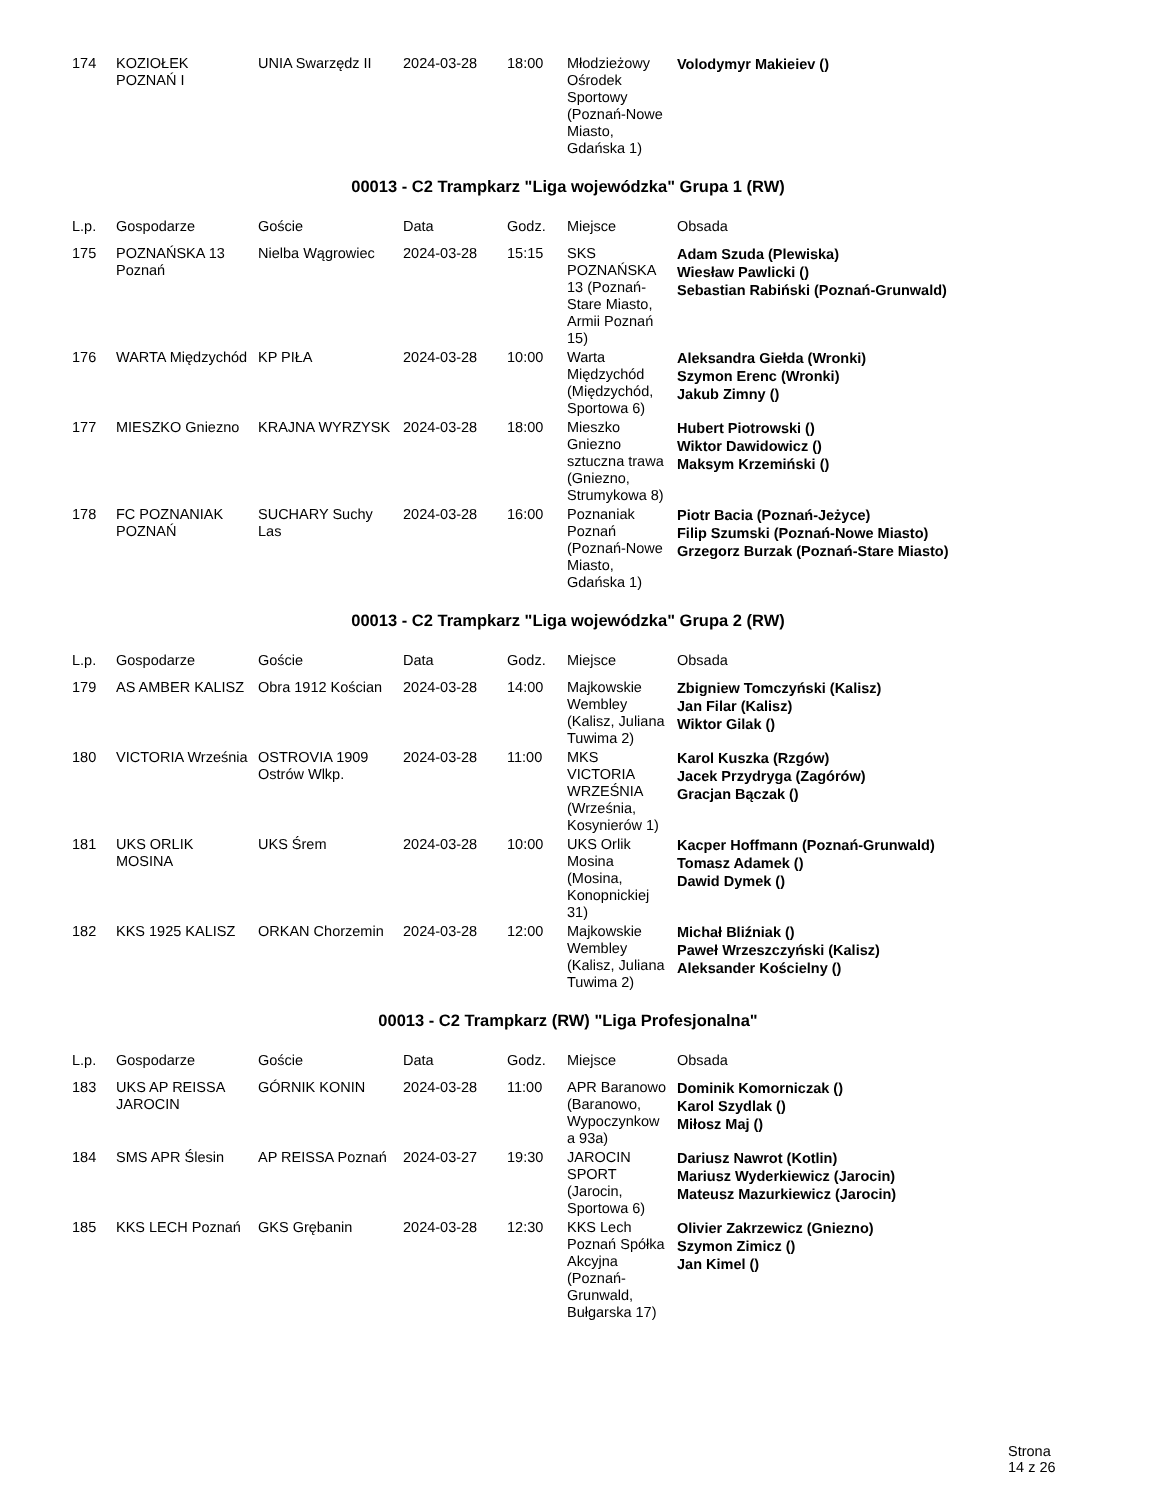| 174 | KOZIOŁEK POZNAŃ I | UNIA Swarzędz II | 2024-03-28 | 18:00 | Młodzieżowy Ośrodek Sportowy (Poznań-Nowe Miasto, Gdańska 1) | Volodymyr Makieiev () |
00013 - C2 Trampkarz "Liga wojewódzka" Grupa 1 (RW)
| L.p. | Gospodarze | Goście | Data | Godz. | Miejsce | Obsada |
| --- | --- | --- | --- | --- | --- | --- |
| 175 | POZNAŃSKA 13 Poznań | Nielba Wągrowiec | 2024-03-28 | 15:15 | SKS POZNAŃSKA 13 (Poznań-Stare Miasto, Armii Poznań 15) | Adam Szuda (Plewiska) Wiesław Pawlicki () Sebastian Rabiński (Poznań-Grunwald) |
| 176 | WARTA Międzychód | KP PIŁA | 2024-03-28 | 10:00 | Warta Międzychód (Międzychód, Sportowa 6) | Aleksandra Giełda (Wronki) Szymon Erenc (Wronki) Jakub Zimny () |
| 177 | MIESZKO Gniezno | KRAJNA WYRZYSK | 2024-03-28 | 18:00 | Mieszko Gniezno sztuczna trawa (Gniezno, Strumykowa 8) | Hubert Piotrowski () Wiktor Dawidowicz () Maksym Krzemiński () |
| 178 | FC POZNANIAK POZNAŃ | SUCHARY Suchy Las | 2024-03-28 | 16:00 | Poznaniak Poznań (Poznań-Nowe Miasto, Gdańska 1) | Piotr Bacia (Poznań-Jeżyce) Filip Szumski (Poznań-Nowe Miasto) Grzegorz Burzak (Poznań-Stare Miasto) |
00013 - C2 Trampkarz "Liga wojewódzka" Grupa 2 (RW)
| L.p. | Gospodarze | Goście | Data | Godz. | Miejsce | Obsada |
| --- | --- | --- | --- | --- | --- | --- |
| 179 | AS AMBER KALISZ | Obra 1912 Kościan | 2024-03-28 | 14:00 | Majkowskie Wembley (Kalisz, Juliana Tuwima 2) | Zbigniew Tomczyński (Kalisz) Jan Filar (Kalisz) Wiktor Gilak () |
| 180 | VICTORIA Września | OSTROVIA 1909 Ostrów Wlkp. | 2024-03-28 | 11:00 | MKS VICTORIA WRZEŚNIA (Września, Kosynierów 1) | Karol Kuszka (Rzgów) Jacek Przydryga (Zagórów) Gracjan Bączak () |
| 181 | UKS ORLIK MOSINA | UKS Śrem | 2024-03-28 | 10:00 | UKS Orlik Mosina (Mosina, Konopnickiej 31) | Kacper Hoffmann (Poznań-Grunwald) Tomasz Adamek () Dawid Dymek () |
| 182 | KKS 1925 KALISZ | ORKAN Chorzemin | 2024-03-28 | 12:00 | Majkowskie Wembley (Kalisz, Juliana Tuwima 2) | Michał Bliźniak () Paweł Wrzeszczyński (Kalisz) Aleksander Kościelny () |
00013 - C2 Trampkarz (RW) "Liga Profesjonalna"
| L.p. | Gospodarze | Goście | Data | Godz. | Miejsce | Obsada |
| --- | --- | --- | --- | --- | --- | --- |
| 183 | UKS AP REISSA JAROCIN | GÓRNIK KONIN | 2024-03-28 | 11:00 | APR Baranowo (Baranowo, Wypoczynkow a 93a) | Dominik Komorniczak () Karol Szydlak () Miłosz Maj () |
| 184 | SMS APR Ślesin | AP REISSA Poznań | 2024-03-27 | 19:30 | JAROCIN SPORT (Jarocin, Sportowa 6) | Dariusz Nawrot (Kotlin) Mariusz Wyderkiewicz (Jarocin) Mateusz Mazurkiewicz (Jarocin) |
| 185 | KKS LECH Poznań | GKS Grębanin | 2024-03-28 | 12:30 | KKS Lech Poznań Spółka Akcyjna (Poznań-Grunwald, Bułgarska 17) | Olivier Zakrzewicz (Gniezno) Szymon Zimicz () Jan Kimel () |
Strona 14 z 26